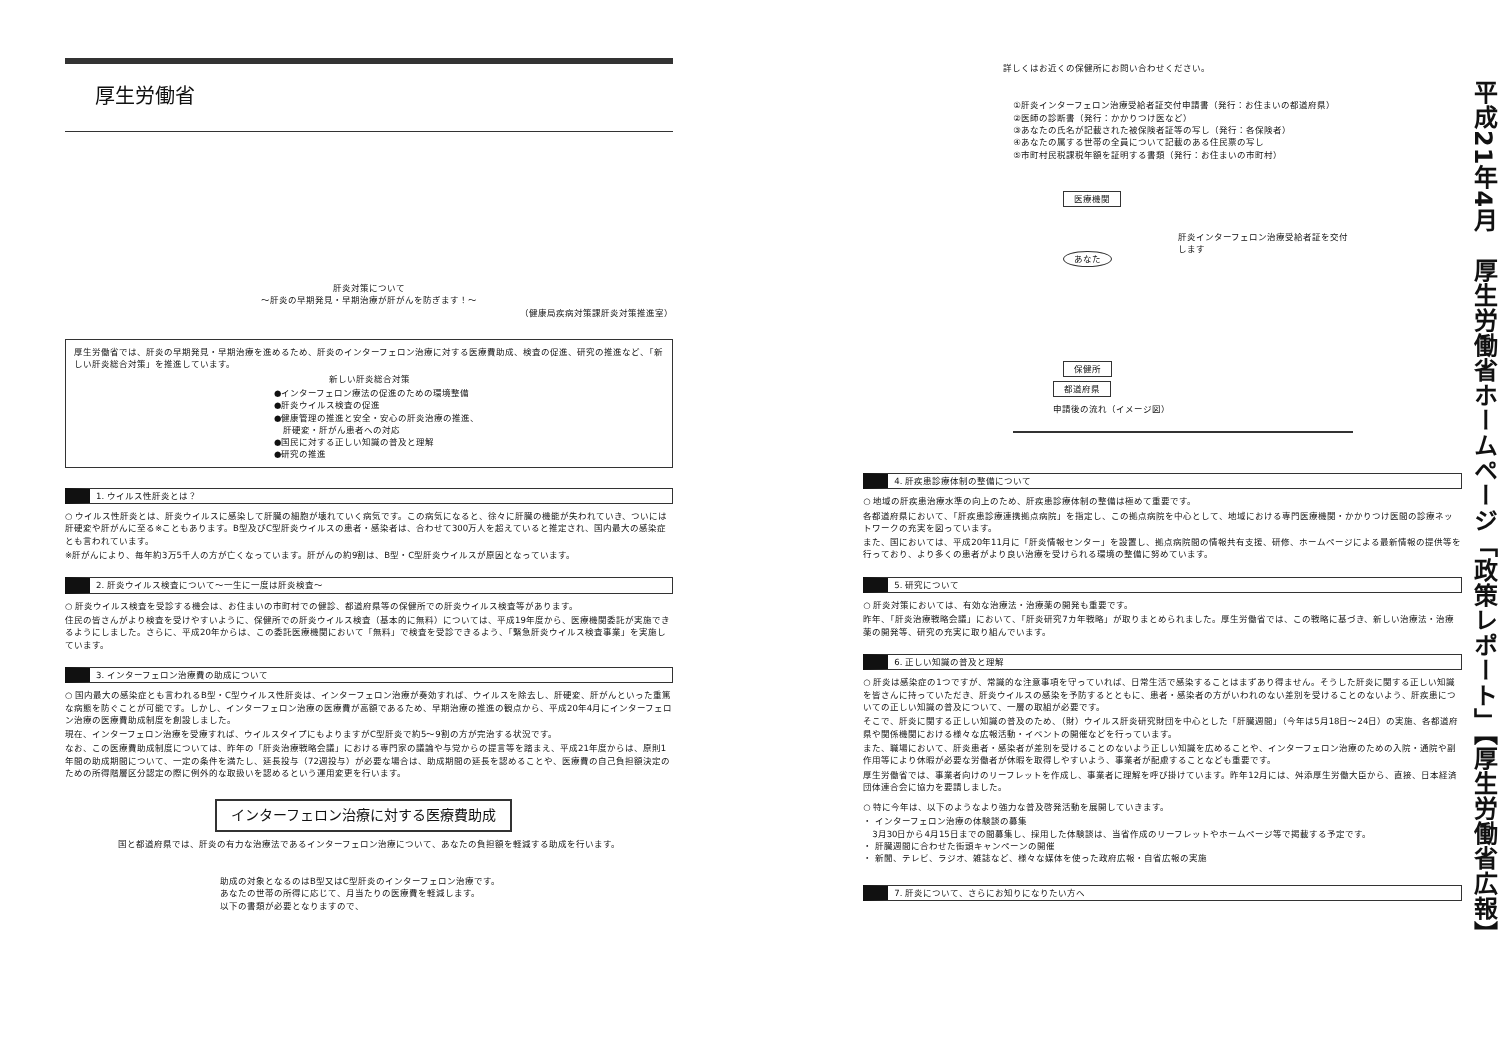厚生労働省
肝炎対策について
～肝炎の早期発見・早期治療が肝がんを防ぎます！～
（健康局疾病対策課肝炎対策推進室）
厚生労働省では、肝炎の早期発見・早期治療を進めるため、肝炎のインターフェロン治療に対する医療費助成、検査の促進、研究の推進など、「新しい肝炎総合対策」を推進しています。
新しい肝炎総合対策
●インターフェロン療法の促進のための環境整備
●肝炎ウイルス検査の促進
●健康管理の推進と安全・安心の肝炎治療の推進、
　肝硬変・肝がん患者への対応
●国民に対する正しい知識の普及と理解
●研究の推進
1. ウイルス性肝炎とは？
○ ウイルス性肝炎とは、肝炎ウイルスに感染して肝臓の細胞が壊れていく病気です。この病気になると、徐々に肝臓の機能が失われていき、ついには肝硬変や肝がんに至る※こともあります。B型及びC型肝炎ウイルスの患者・感染者は、合わせて300万人を超えていると推定され、国内最大の感染症とも言われています。
※肝がんにより、毎年約3万5千人の方が亡くなっています。肝がんの約9割は、B型・C型肝炎ウイルスが原因となっています。
2. 肝炎ウイルス検査について～一生に一度は肝炎検査～
○ 肝炎ウイルス検査を受診する機会は、お住まいの市町村での健診、都道府県等の保健所での肝炎ウイルス検査等があります。
住民の皆さんがより検査を受けやすいように、保健所での肝炎ウイルス検査（基本的に無料）については、平成19年度から、医療機関委託が実施できるようにしました。さらに、平成20年からは、この委託医療機関において「無料」で検査を受診できるよう、「緊急肝炎ウイルス検査事業」を実施しています。
3. インターフェロン治療費の助成について
○ 国内最大の感染症とも言われるB型・C型ウイルス性肝炎は、インターフェロン治療が奏効すれば、ウイルスを除去し、肝硬変、肝がんといった重篤な病態を防ぐことが可能です。しかし、インターフェロン治療の医療費が高額であるため、早期治療の推進の観点から、平成20年4月にインターフェロン治療の医療費助成制度を創設しました。
現在、インターフェロン治療を受療すれば、ウイルスタイプにもよりますがC型肝炎で約5～9割の方が完治する状況です。
なお、この医療費助成制度については、昨年の「肝炎治療戦略会議」における専門家の議論や与党からの提言等を踏まえ、平成21年度からは、原則1年間の助成期間について、一定の条件を満たし、延長投与（72週投与）が必要な場合は、助成期間の延長を認めることや、医療費の自己負担額決定のための所得階層区分認定の際に例外的な取扱いを認めるという運用変更を行います。
インターフェロン治療に対する医療費助成
国と都道府県では、肝炎の有力な治療法であるインターフェロン治療について、あなたの負担額を軽減する助成を行います。
助成の対象となるのはB型又はC型肝炎のインターフェロン治療です。
あなたの世帯の所得に応じて、月当たりの医療費を軽減します。
以下の書類が必要となりますので、
詳しくはお近くの保健所にお問い合わせください。
①肝炎インターフェロン治療受給者証交付申請書（発行：お住まいの都道府県）
②医師の診断書（発行：かかりつけ医など）
③あなたの氏名が記載された被保険者証等の写し（発行：各保険者）
④あなたの属する世帯の全員について記載のある住民票の写し
⑤市町村民税課税年額を証明する書類（発行：お住まいの市町村）
医療機関
あなた
肝炎インターフェロン治療受給者証を交付します
保健所
都道府県
申請後の流れ（イメージ図）
4. 肝疾患診療体制の整備について
○ 地域の肝疾患治療水準の向上のため、肝疾患診療体制の整備は極めて重要です。
各都道府県において、「肝疾患診療連携拠点病院」を指定し、この拠点病院を中心として、地域における専門医療機関・かかりつけ医間の診療ネットワークの充実を図っています。
また、国においては、平成20年11月に「肝炎情報センター」を設置し、拠点病院間の情報共有支援、研修、ホームページによる最新情報の提供等を行っており、より多くの患者がより良い治療を受けられる環境の整備に努めています。
5. 研究について
○ 肝炎対策においては、有効な治療法・治療薬の開発も重要です。
昨年、「肝炎治療戦略会議」において、「肝炎研究7カ年戦略」が取りまとめられました。厚生労働省では、この戦略に基づき、新しい治療法・治療薬の開発等、研究の充実に取り組んでいます。
6. 正しい知識の普及と理解
○ 肝炎は感染症の1つですが、常識的な注意事項を守っていれば、日常生活で感染することはまずあり得ません。そうした肝炎に関する正しい知識を皆さんに持っていただき、肝炎ウイルスの感染を予防するとともに、患者・感染者の方がいわれのない差別を受けることのないよう、肝疾患についての正しい知識の普及について、一層の取組が必要です。
そこで、肝炎に関する正しい知識の普及のため、（財）ウイルス肝炎研究財団を中心とした「肝臓週間」（今年は5月18日～24日）の実施、各都道府県や関係機関における様々な広報活動・イベントの開催などを行っています。
また、職場において、肝炎患者・感染者が差別を受けることのないよう正しい知識を広めることや、インターフェロン治療のための入院・通院や副作用等により休暇が必要な労働者が休暇を取得しやすいよう、事業者が配慮することなども重要です。
厚生労働省では、事業者向けのリーフレットを作成し、事業者に理解を呼び掛けています。昨年12月には、舛添厚生労働大臣から、直接、日本経済団体連合会に協力を要請しました。
○ 特に今年は、以下のようなより強力な普及啓発活動を展開していきます。
・ インターフェロン治療の体験談の募集
　3月30日から4月15日までの間募集し、採用した体験談は、当省作成のリーフレットやホームページ等で掲載する予定です。
・ 肝臓週間に合わせた街頭キャンペーンの開催
・ 新聞、テレビ、ラジオ、雑誌など、様々な媒体を使った政府広報・自省広報の実施
7. 肝炎について、さらにお知りになりたい方へ
平成21年4月　厚生労働省ホームページ「政策レポート」【厚生労働省広報】